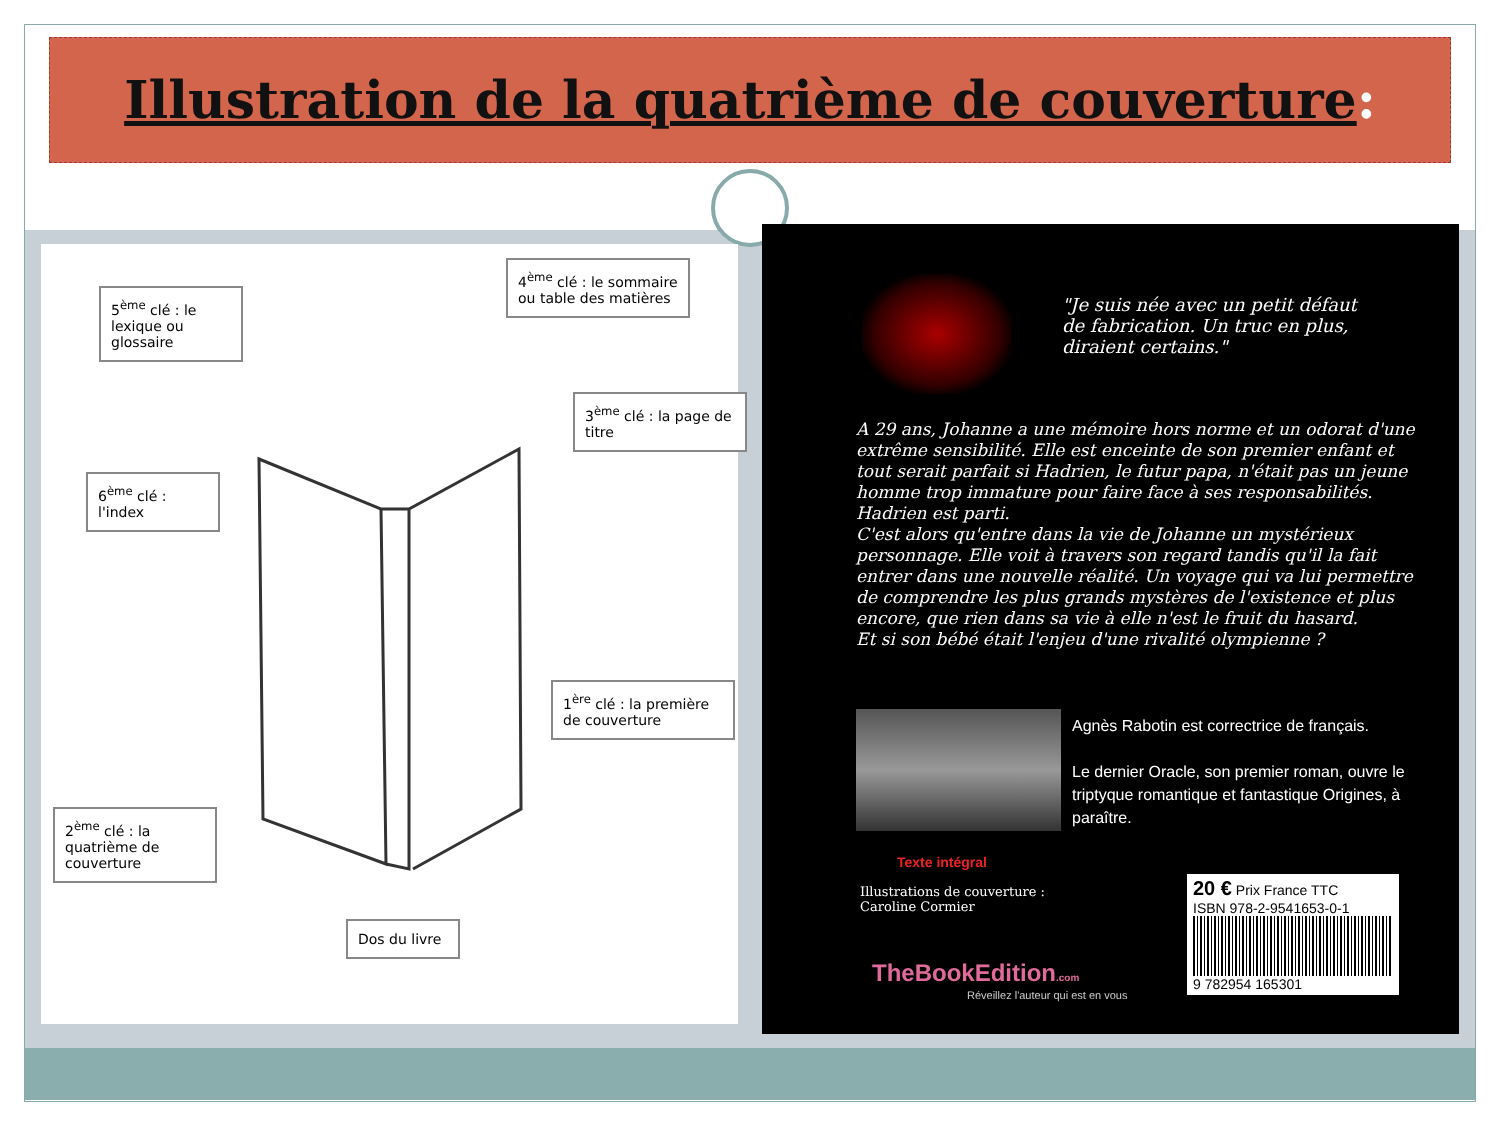Illustration de la quatrième de couverture:
5<sup>ème</sup> clé : le lexique ou glossaire
4<sup>ème</sup> clé : le sommaire ou table des matières
3<sup>ème</sup> clé : la page de titre
6<sup>ème</sup> clé : l'index
1<sup>ère</sup> clé : la première de couverture
2<sup>ème</sup> clé : la quatrième de couverture
Dos du livre
"Je suis née avec un petit défaut
de fabrication. Un truc en plus,
diraient certains."
A 29 ans, Johanne a une mémoire hors norme et un odorat d'une extrême sensibilité. Elle est enceinte de son premier enfant et tout serait parfait si Hadrien, le futur papa, n'était pas un jeune homme trop immature pour faire face à ses responsabilités. Hadrien est parti.
C'est alors qu'entre dans la vie de Johanne un mystérieux personnage. Elle voit à travers son regard tandis qu'il la fait entrer dans une nouvelle réalité. Un voyage qui va lui permettre de comprendre les plus grands mystères de l'existence et plus encore, que rien dans sa vie à elle n'est le fruit du hasard.
Et si son bébé était l'enjeu d'une rivalité olympienne ?
Agnès Rabotin est correctrice de français.
Le dernier Oracle, son premier roman, ouvre le triptyque romantique et fantastique Origines, à paraître.
Texte intégral
Illustrations de couverture :
Caroline Cormier
20 € Prix France TTC
ISBN 978-2-9541653-0-1
9 782954 165301
TheBookEdition.com
Réveillez l'auteur qui est en vous